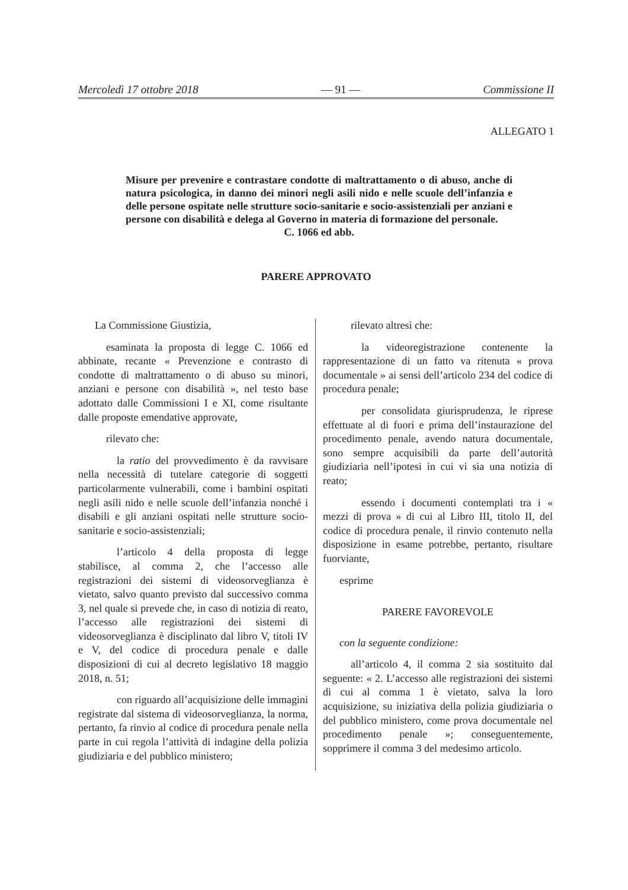Mercoledì 17 ottobre 2018 — 91 — Commissione II
ALLEGATO 1
Misure per prevenire e contrastare condotte di maltrattamento o di abuso, anche di natura psicologica, in danno dei minori negli asili nido e nelle scuole dell’infanzia e delle persone ospitate nelle strutture socio-sanitarie e socio-assistenziali per anziani e persone con disabilità e delega al Governo in materia di formazione del personale.
C. 1066 ed abb.
PARERE APPROVATO
La Commissione Giustizia,
esaminata la proposta di legge C. 1066 ed abbinate, recante « Prevenzione e contrasto di condotte di maltrattamento o di abuso su minori, anziani e persone con disabilità », nel testo base adottato dalle Commissioni I e XI, come risultante dalle proposte emendative approvate,
rilevato che:
la ratio del provvedimento è da ravvisare nella necessità di tutelare categorie di soggetti particolarmente vulnerabili, come i bambini ospitati negli asili nido e nelle scuole dell’infanzia nonché i disabili e gli anziani ospitati nelle strutture socio-sanitarie e socio-assistenziali;
l’articolo 4 della proposta di legge stabilisce, al comma 2, che l’accesso alle registrazioni dei sistemi di videosorveglianza è vietato, salvo quanto previsto dal successivo comma 3, nel quale si prevede che, in caso di notizia di reato, l’accesso alle registrazioni dei sistemi di videosorveglianza è disciplinato dal libro V, titoli IV e V, del codice di procedura penale e dalle disposizioni di cui al decreto legislativo 18 maggio 2018, n. 51;
con riguardo all’acquisizione delle immagini registrate dal sistema di videosorveglianza, la norma, pertanto, fa rinvio al codice di procedura penale nella parte in cui regola l’attività di indagine della polizia giudiziaria e del pubblico ministero;
rilevato altresì che:
la videoregistrazione contenente la rappresentazione di un fatto va ritenuta « prova documentale » ai sensi dell’articolo 234 del codice di procedura penale;
per consolidata giurisprudenza, le riprese effettuate al di fuori e prima dell’instaurazione del procedimento penale, avendo natura documentale, sono sempre acquisibili da parte dell’autorità giudiziaria nell’ipotesi in cui vi sia una notizia di reato;
essendo i documenti contemplati tra i « mezzi di prova » di cui al Libro III, titolo II, del codice di procedura penale, il rinvio contenuto nella disposizione in esame potrebbe, pertanto, risultare fuorviante,
esprime
PARERE FAVOREVOLE
con la seguente condizione:
all’articolo 4, il comma 2 sia sostituito dal seguente: « 2. L’accesso alle registrazioni dei sistemi di cui al comma 1 è vietato, salva la loro acquisizione, su iniziativa della polizia giudiziaria o del pubblico ministero, come prova documentale nel procedimento penale »; conseguentemente, sopprimere il comma 3 del medesimo articolo.